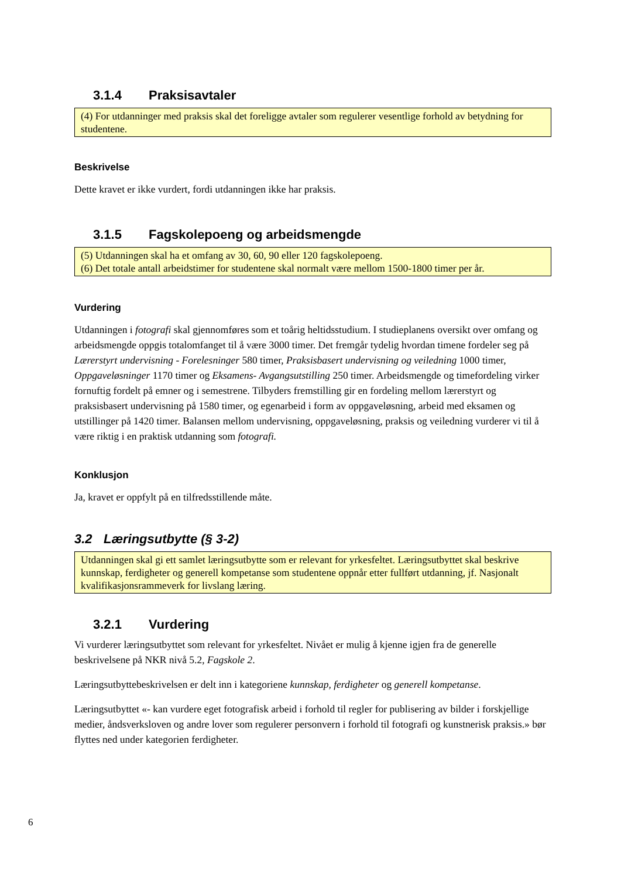3.1.4 Praksisavtaler
(4) For utdanninger med praksis skal det foreligge avtaler som regulerer vesentlige forhold av betydning for studentene.
Beskrivelse
Dette kravet er ikke vurdert, fordi utdanningen ikke har praksis.
3.1.5 Fagskolepoeng og arbeidsmengde
(5) Utdanningen skal ha et omfang av 30, 60, 90 eller 120 fagskolepoeng.
(6) Det totale antall arbeidstimer for studentene skal normalt være mellom 1500-1800 timer per år.
Vurdering
Utdanningen i fotografi skal gjennomføres som et toårig heltidsstudium. I studieplanens oversikt over omfang og arbeidsmengde oppgis totalomfanget til å være 3000 timer. Det fremgår tydelig hvordan timene fordeler seg på Lærerstyrt undervisning - Forelesninger 580 timer, Praksisbasert undervisning og veiledning 1000 timer, Oppgaveløsninger 1170 timer og Eksamens- Avgangsutstilling 250 timer. Arbeidsmengde og timefordeling virker fornuftig fordelt på emner og i semestrene. Tilbyders fremstilling gir en fordeling mellom lærerstyrt og praksisbasert undervisning på 1580 timer, og egenarbeid i form av oppgaveløsning, arbeid med eksamen og utstillinger på 1420 timer. Balansen mellom undervisning, oppgaveløsning, praksis og veiledning vurderer vi til å være riktig i en praktisk utdanning som fotografi.
Konklusjon
Ja, kravet er oppfylt på en tilfredsstillende måte.
3.2 Læringsutbytte (§ 3-2)
Utdanningen skal gi ett samlet læringsutbytte som er relevant for yrkesfeltet. Læringsutbyttet skal beskrive kunnskap, ferdigheter og generell kompetanse som studentene oppnår etter fullført utdanning, jf. Nasjonalt kvalifikasjonsrammeverk for livslang læring.
3.2.1 Vurdering
Vi vurderer læringsutbyttet som relevant for yrkesfeltet. Nivået er mulig å kjenne igjen fra de generelle beskrivelsene på NKR nivå 5.2, Fagskole 2.
Læringsutbyttebeskrivelsen er delt inn i kategoriene kunnskap, ferdigheter og generell kompetanse.
Læringsutbyttet «- kan vurdere eget fotografisk arbeid i forhold til regler for publisering av bilder i forskjellige medier, åndsverksloven og andre lover som regulerer personvern i forhold til fotografi og kunstnerisk praksis.» bør flyttes ned under kategorien ferdigheter.
6